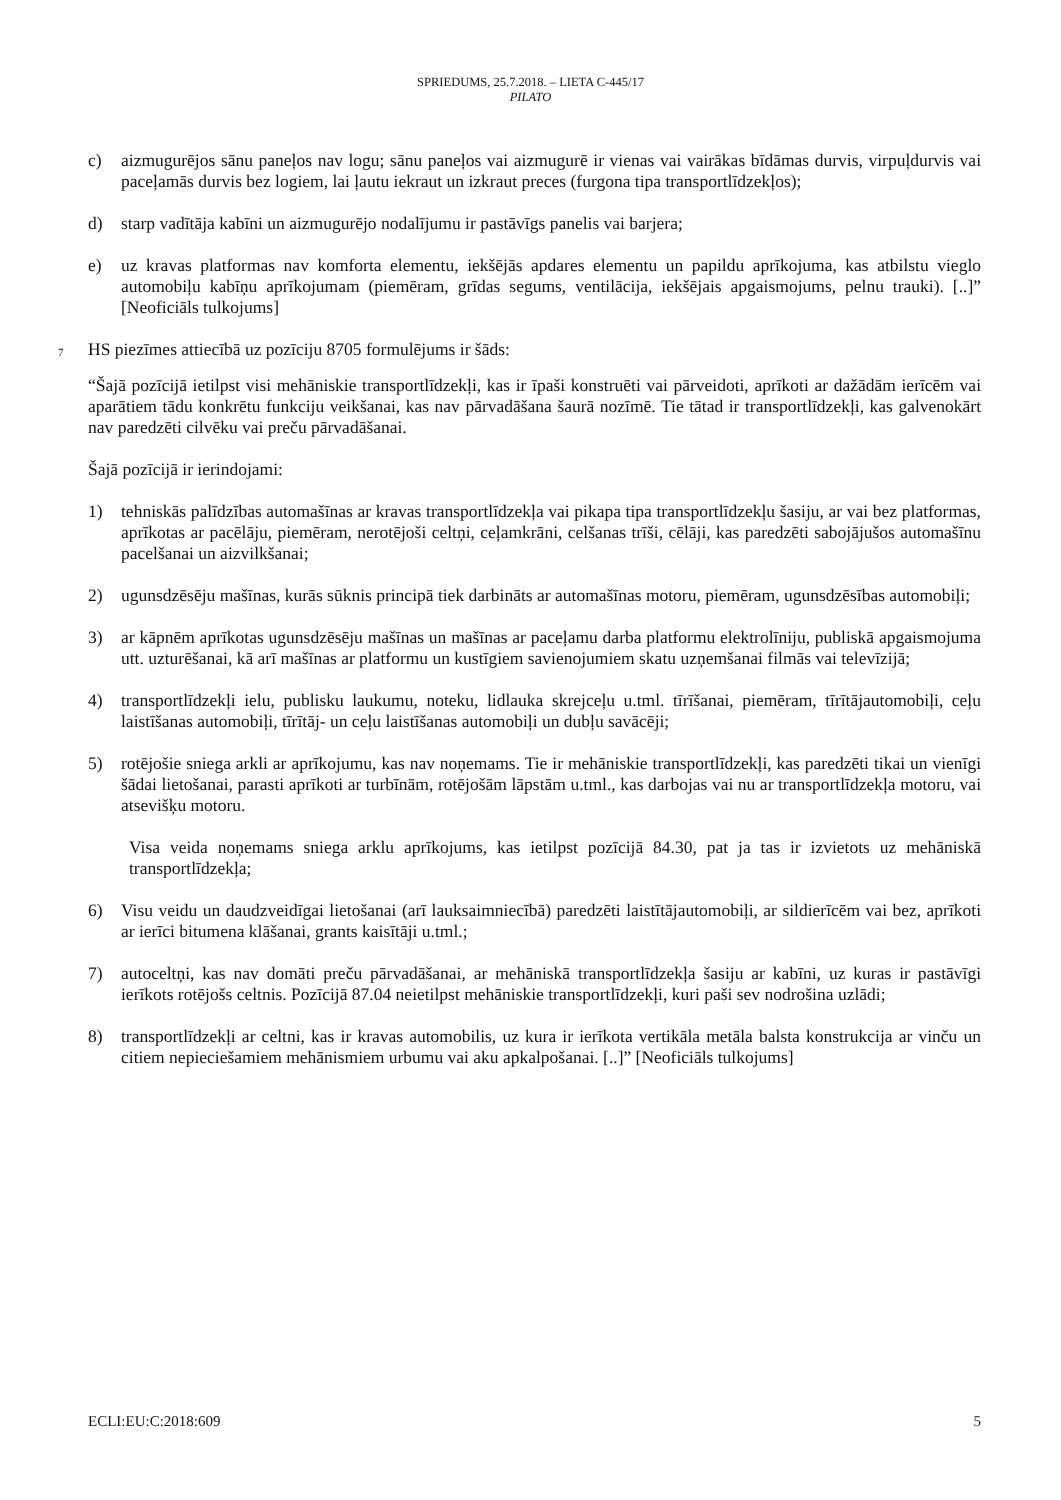SPRIEDUMS, 25.7.2018. – LIETA C-445/17
PILATO
c) aizmugurējos sānu paneļos nav logu; sānu paneļos vai aizmugurē ir vienas vai vairākas bīdāmas durvis, virpuļdurvis vai paceļamās durvis bez logiem, lai ļautu iekraut un izkraut preces (furgona tipa transportlīdzekļos);
d) starp vadītāja kabīni un aizmugurējo nodalījumu ir pastāvīgs panelis vai barjera;
e) uz kravas platformas nav komforta elementu, iekšējās apdares elementu un papildu aprīkojuma, kas atbilstu vieglo automobiļu kabīņu aprīkojumam (piemēram, grīdas segums, ventilācija, iekšējais apgaismojums, pelnu trauki). [..]” [Neoficiāls tulkojums]
7 HS piezīmes attiecībā uz pozīciju 8705 formulējums ir šāds:
“Šajā pozīcijā ietilpst visi mehāniskie transportlīdzekļi, kas ir īpaši konstruēti vai pārveidoti, aprīkoti ar dažādām ierīcēm vai aparātiem tādu konkrētu funkciju veikšanai, kas nav pārvadāšana šaurā nozīmē. Tie tātad ir transportlīdzekļi, kas galvenokārt nav paredzēti cilvēku vai preču pārvadāšanai.
Šajā pozīcijā ir ierindojami:
1) tehniskās palīdzības automašīnas ar kravas transportlīdzekļa vai pikapa tipa transportlīdzekļu šasiju, ar vai bez platformas, aprīkotas ar pacēlāju, piemēram, nerotējoši celtņi, ceļamkrāni, celšanas trīši, cēlāji, kas paredzēti sabojājušos automašīnu pacelšanai un aizvilkšanai;
2) ugunsdzēsēju mašīnas, kurās sūknis principā tiek darbināts ar automašīnas motoru, piemēram, ugunsdzēsības automobiļi;
3) ar kāpnēm aprīkotas ugunsdzēsēju mašīnas un mašīnas ar paceļamu darba platformu elektrolīniju, publiskā apgaismojuma utt. uzturēšanai, kā arī mašīnas ar platformu un kustīgiem savienojumiem skatu uzņemšanai filmās vai televīzijā;
4) transportlīdzekļi ielu, publisku laukumu, noteku, lidlauka skrejceļu u.tml. tīrīšanai, piemēram, tīrītājautomobiļi, ceļu laistīšanas automobiļi, tīrītāj- un ceļu laistīšanas automobiļi un dubļu savācēji;
5) rotējošie sniega arkli ar aprīkojumu, kas nav noņemams. Tie ir mehāniskie transportlīdzekļi, kas paredzēti tikai un vienīgi šādai lietošanai, parasti aprīkoti ar turbīnām, rotējošām lāpstām u.tml., kas darbojas vai nu ar transportlīdzekļa motoru, vai atsevišķu motoru.
Visa veida noņemams sniega arklu aprīkojums, kas ietilpst pozīcijā 84.30, pat ja tas ir izvietots uz mehāniskā transportlīdzekļa;
6) Visu veidu un daudzveidīgai lietošanai (arī lauksaimniecībā) paredzēti laistītājautomobiļi, ar sildierīcēm vai bez, aprīkoti ar ierīci bitumena klāšanai, grants kaisītāji u.tml.;
7) autoceltņi, kas nav domāti preču pārvadāšanai, ar mehāniskā transportlīdzekļa šasiju ar kabīni, uz kuras ir pastāvīgi ierīkots rotējošs celtnis. Pozīcijā 87.04 neietilpst mehāniskie transportlīdzekļi, kuri paši sev nodrošina uzlādi;
8) transportlīdzekļi ar celtni, kas ir kravas automobilis, uz kura ir ierīkota vertikāla metāla balsta konstrukcija ar vinču un citiem nepieciešamiem mehānismiem urbumu vai aku apkalpošanai. [..]” [Neoficiāls tulkojums]
ECLI:EU:C:2018:609 5